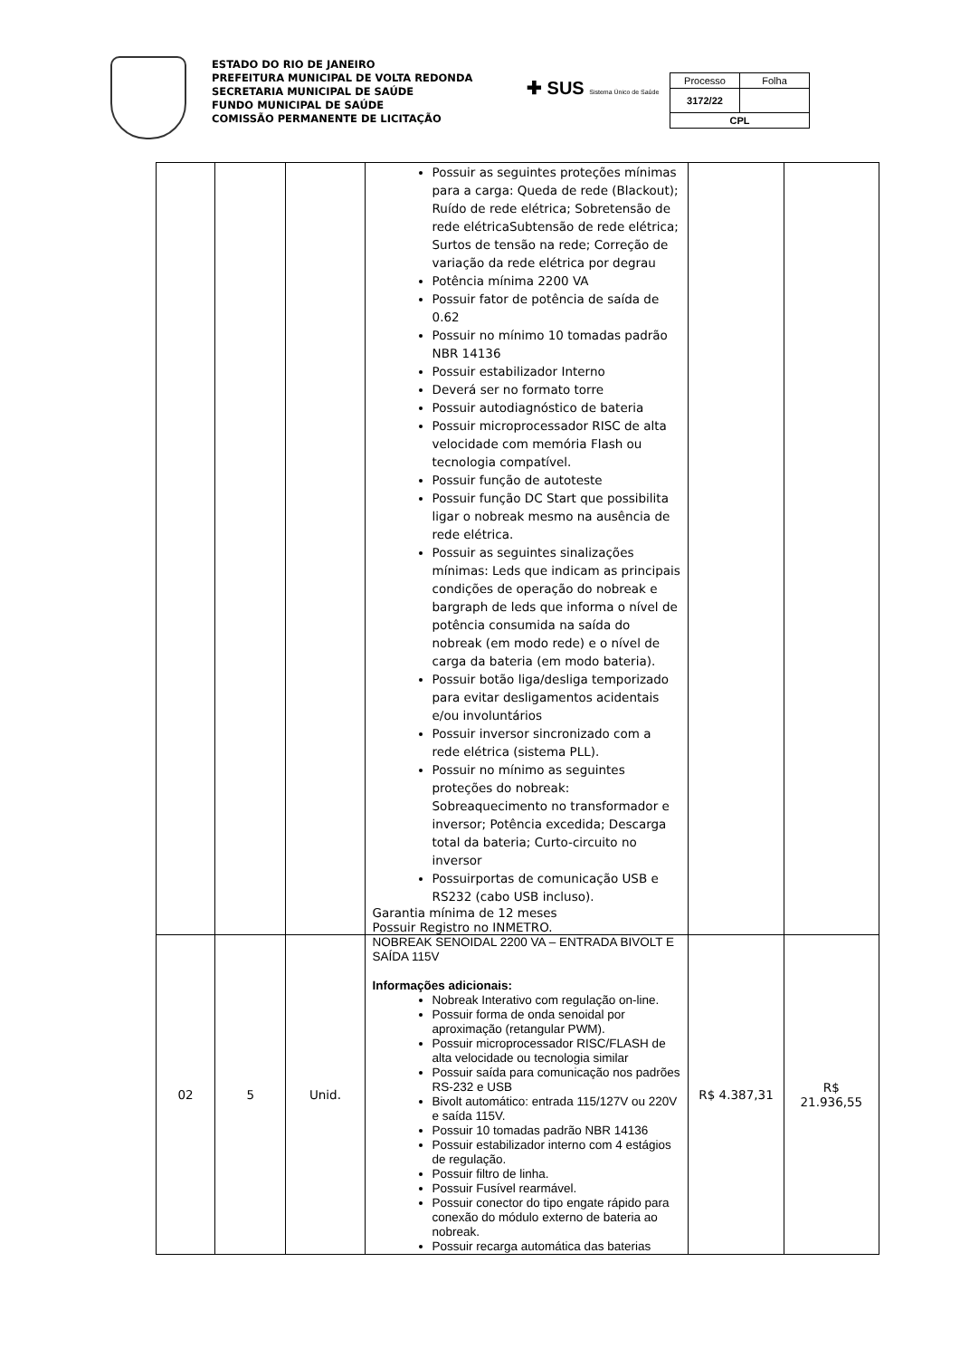ESTADO DO RIO DE JANEIRO
PREFEITURA MUNICIPAL DE VOLTA REDONDA
SECRETARIA MUNICIPAL DE SAÚDE
FUNDO MUNICIPAL DE SAÚDE
COMISSÃO PERMANENTE DE LICITAÇÃO
✚ SUS Sistema Único de Saúde
| Processo | Folha |
| 3172/22 | |
| CPL | |
| | | | Possuir as seguintes proteções mínimas para a carga: Queda de rede (Blackout); Ruído de rede elétrica; Sobretensão de rede elétricaSubtensão de rede elétrica; Surtos de tensão na rede; Correção de variação da rede elétrica por degrau Potência mínima 2200 VA Possuir fator de potência de saída de 0.62 Possuir no mínimo 10 tomadas padrão NBR 14136 Possuir estabilizador Interno Deverá ser no formato torre Possuir autodiagnóstico de bateria Possuir microprocessador RISC de alta velocidade com memória Flash ou tecnologia compatível. Possuir função de autoteste Possuir função DC Start que possibilita ligar o nobreak mesmo na ausência de rede elétrica. Possuir as seguintes sinalizações mínimas: Leds que indicam as principais condições de operação do nobreak e bargraph de leds que informa o nível de potência consumida na saída do nobreak (em modo rede) e o nível de carga da bateria (em modo bateria). Possuir botão liga/desliga temporizado para evitar desligamentos acidentais e/ou involuntários Possuir inversor sincronizado com a rede elétrica (sistema PLL). Possuir no mínimo as seguintes proteções do nobreak: Sobreaquecimento no transformador e inversor; Potência excedida; Descarga total da bateria; Curto-circuito no inversor Possuirportas de comunicação USB e RS232 (cabo USB incluso). Garantia mínima de 12 meses Possuir Registro no INMETRO. | | |
| 02 | 5 | Unid. | NOBREAK SENOIDAL 2200 VA – ENTRADA BIVOLT E SAÍDA 115V Informações adicionais: Nobreak Interativo com regulação on-line. Possuir forma de onda senoidal por aproximação (retangular PWM). Possuir microprocessador RISC/FLASH de alta velocidade ou tecnologia similar Possuir saída para comunicação nos padrões RS-232 e USB Bivolt automático: entrada 115/127V ou 220V e saída 115V. Possuir 10 tomadas padrão NBR 14136 Possuir estabilizador interno com 4 estágios de regulação. Possuir filtro de linha. Possuir Fusível rearmável. Possuir conector do tipo engate rápido para conexão do módulo externo de bateria ao nobreak. Possuir recarga automática das baterias | R$ 4.387,31 | R$ 21.936,55 |